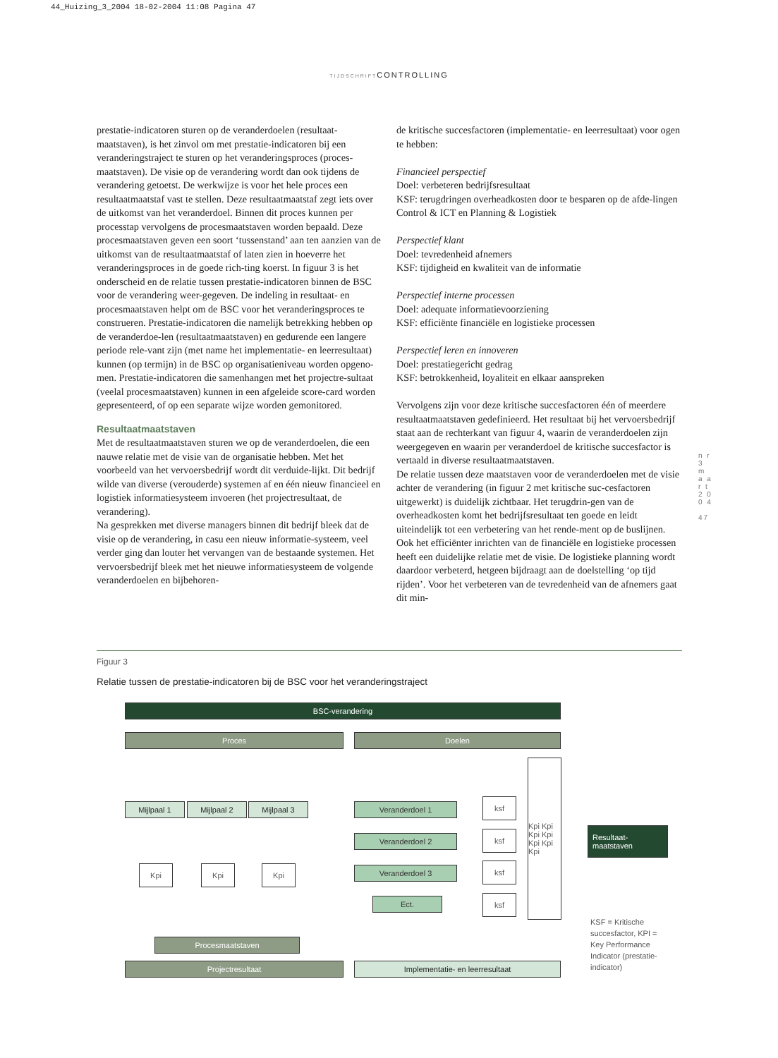44_Huizing_3_2004 18-02-2004 11:08 Pagina 47
TIJDSCHRIFTCONTROLLING
prestatie-indicatoren sturen op de veranderdoelen (resultaat-maatstaven), is het zinvol om met prestatie-indicatoren bij een veranderingstraject te sturen op het veranderingsproces (proces-maatstaven). De visie op de verandering wordt dan ook tijdens de verandering getoetst. De werkwijze is voor het hele proces een resultaatmaatstaf vast te stellen. Deze resultaatmaatstaf zegt iets over de uitkomst van het veranderdoel. Binnen dit proces kunnen per processtap vervolgens de procesmaatstaven worden bepaald. Deze procesmaatstaven geven een soort ‘tussenstand’ aan ten aanzien van de uitkomst van de resultaatmaatstaf of laten zien in hoeverre het veranderingsproces in de goede rich-ting koerst. In figuur 3 is het onderscheid en de relatie tussen prestatie-indicatoren binnen de BSC voor de verandering weer-gegeven. De indeling in resultaat- en procesmaatstaven helpt om de BSC voor het veranderingsproces te construeren. Prestatie-indicatoren die namelijk betrekking hebben op de veranderdoe-len (resultaatmaatstaven) en gedurende een langere periode rele-vant zijn (met name het implementatie- en leerresultaat) kunnen (op termijn) in de BSC op organisatieniveau worden opgeno-men. Prestatie-indicatoren die samenhangen met het projectre-sultaat (veelal procesmaatstaven) kunnen in een afgeleide score-card worden gepresenteerd, of op een separate wijze worden gemonitored.
Resultaatmaatstaven
Met de resultaatmaatstaven sturen we op de veranderdoelen, die een nauwe relatie met de visie van de organisatie hebben. Met het voorbeeld van het vervoersbedrijf wordt dit verduide-lijkt. Dit bedrijf wilde van diverse (verouderde) systemen af en één nieuw financieel en logistiek informatiesysteem invoeren (het projectresultaat, de verandering).
Na gesprekken met diverse managers binnen dit bedrijf bleek dat de visie op de verandering, in casu een nieuw informatie-systeem, veel verder ging dan louter het vervangen van de bestaande systemen. Het vervoersbedrijf bleek met het nieuwe informatiesysteem de volgende veranderdoelen en bijbehoren-
de kritische succesfactoren (implementatie- en leerresultaat) voor ogen te hebben:
Financieel perspectief
Doel: verbeteren bedrijfsresultaat
KSF: terugdringen overheadkosten door te besparen op de afde-lingen Control & ICT en Planning & Logistiek
Perspectief klant
Doel: tevredenheid afnemers
KSF: tijdigheid en kwaliteit van de informatie
Perspectief interne processen
Doel: adequate informatievoorziening
KSF: efficiënte financiële en logistieke processen
Perspectief leren en innoveren
Doel: prestatiegericht gedrag
KSF: betrokkenheid, loyaliteit en elkaar aanspreken
Vervolgens zijn voor deze kritische succesfactoren één of meerdere resultaatmaatstaven gedefinieerd. Het resultaat bij het vervoersbedrijf staat aan de rechterkant van figuur 4, waarin de veranderdoelen zijn weergegeven en waarin per veranderdoel de kritische succesfactor is vertaald in diverse resultaatmaatstaven.
De relatie tussen deze maatstaven voor de veranderdoelen met de visie achter de verandering (in figuur 2 met kritische suc-cesfactoren uitgewerkt) is duidelijk zichtbaar. Het terugdrin-gen van de overheadkosten komt het bedrijfsresultaat ten goede en leidt uiteindelijk tot een verbetering van het rende-ment op de buslijnen. Ook het efficiënter inrichten van de financiële en logistieke processen heeft een duidelijke relatie met de visie. De logistieke planning wordt daardoor verbeterd, hetgeen bijdraagt aan de doelstelling ‘op tijd rijden’. Voor het verbeteren van de tevredenheid van de afnemers gaat dit min-
n r 3 m a a r t 2 0 0 4
47
Figuur 3
Relatie tussen de prestatie-indicatoren bij de BSC voor het veranderingstraject
BSC-verandering
Proces Doelen
Mijlpaal 1 Mijlpaal 2 Mijlpaal 3
Kpi Kpi Kpi
Procesmaatstaven
Projectresultaat
Veranderdoel 1
Veranderdoel 2
Veranderdoel 3
Ect.
ksf
ksf
ksf
ksf
Kpi Kpi Kpi Kpi Kpi Kpi Kpi
Resultaat-
maatstaven
Implementatie- en leerresultaat
KSF = Kritische succesfactor, KPI = Key Performance Indicator (prestatie-indicator)